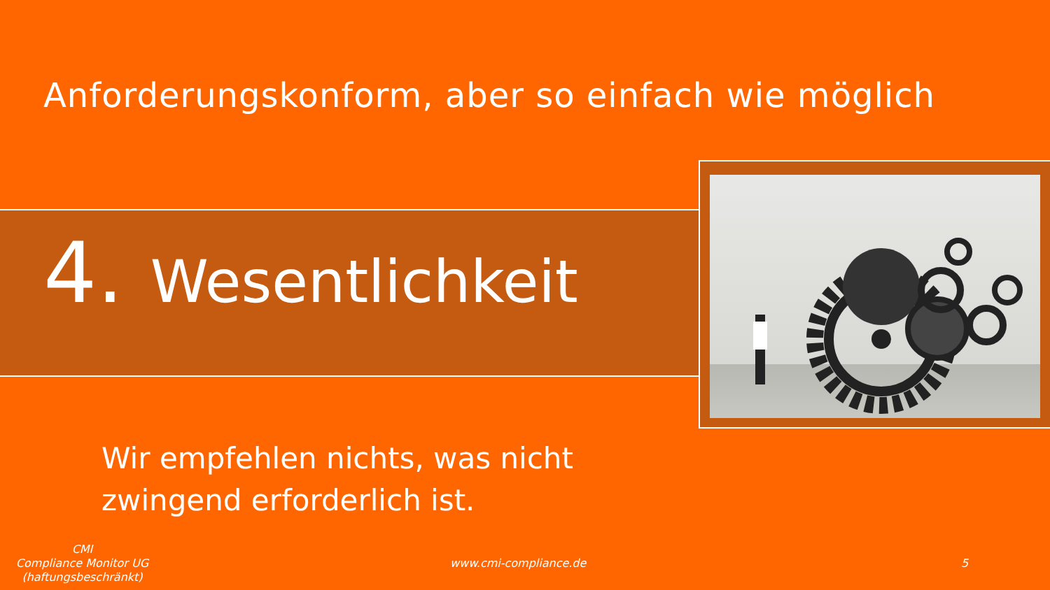Anforderungskonform, aber so einfach wie möglich
4. Wesentlichkeit
Wir empfehlen nichts, was nicht
zwingend erforderlich ist.
CMI
Compliance Monitor UG
(haftungsbeschränkt)
www.cmi-compliance.de 5